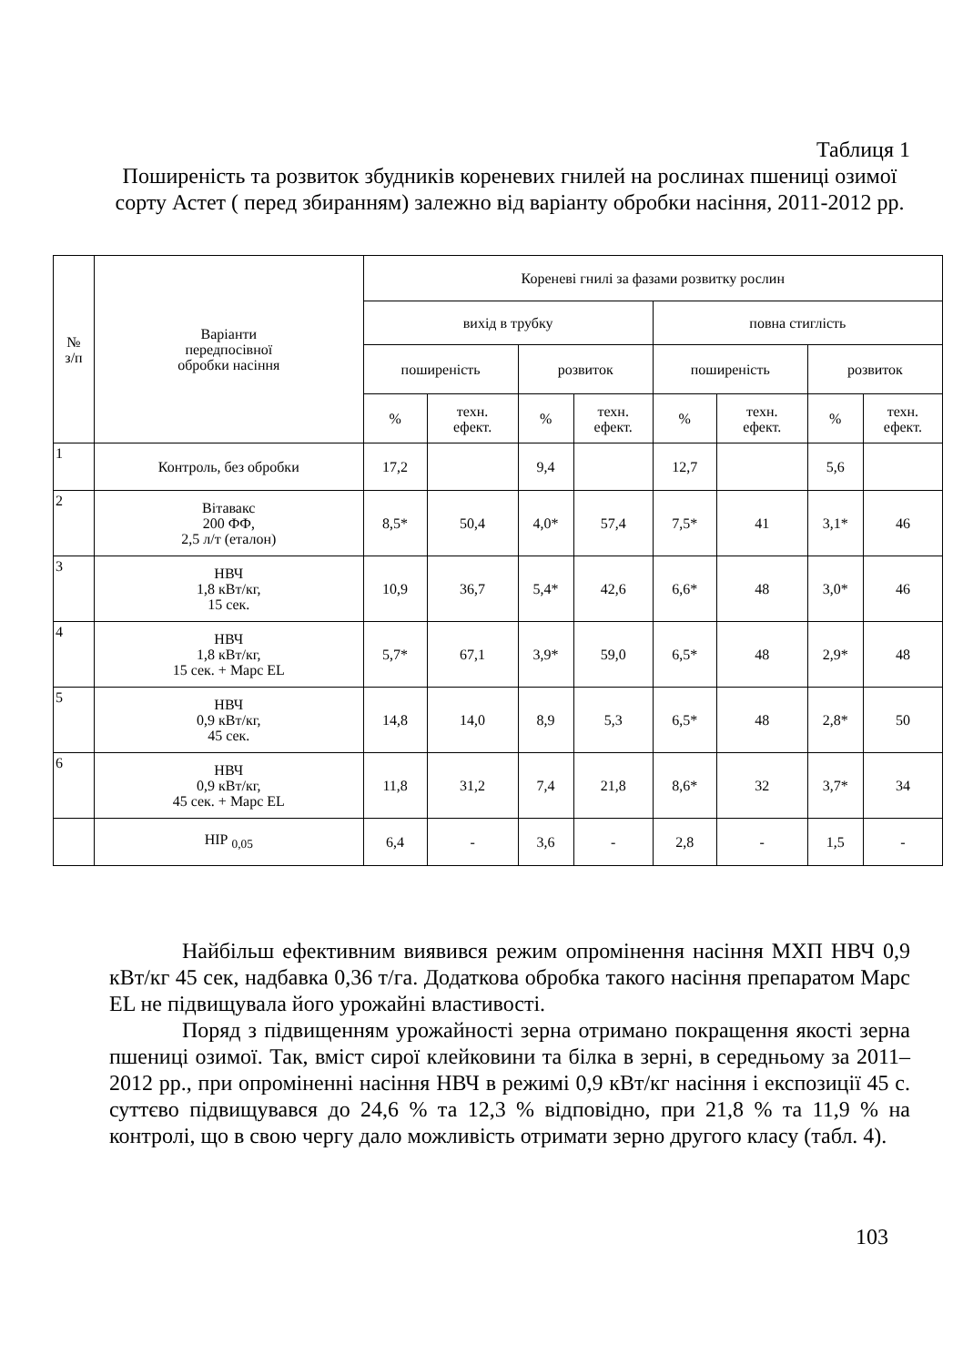Таблиця 1
Поширеність та розвиток збудників кореневих гнилей на рослинах пшениці озимої сорту Астет ( перед збиранням) залежно від варіанту обробки насіння, 2011-2012 рр.
| № з/п | Варіанти передпосівної обробки насіння | Кореневі гнилі за фазами розвитку рослин | | | | | | | |
| --- | --- | --- | --- | --- | --- | --- | --- | --- | --- |
| | | вихід в трубку | | | | повна стиглість | | | |
| | | поширеність | | розвиток | | поширеність | | розвиток | |
| | | % | техн. ефект. | % | техн. ефект. | % | техн. ефект. | % | техн. ефект. |
| 1 | Контроль, без обробки | 17,2 | | 9,4 | | 12,7 | | 5,6 | |
| 2 | Вітавакс 200 ФФ, 2,5 л/т (еталон) | 8,5* | 50,4 | 4,0* | 57,4 | 7,5* | 41 | 3,1* | 46 |
| 3 | НВЧ 1,8 кВт/кг, 15 сек. | 10,9 | 36,7 | 5,4* | 42,6 | 6,6* | 48 | 3,0* | 46 |
| 4 | НВЧ 1,8 кВт/кг, 15 сек. + Марс EL | 5,7* | 67,1 | 3,9* | 59,0 | 6,5* | 48 | 2,9* | 48 |
| 5 | НВЧ 0,9 кВт/кг, 45 сек. | 14,8 | 14,0 | 8,9 | 5,3 | 6,5* | 48 | 2,8* | 50 |
| 6 | НВЧ 0,9 кВт/кг, 45 сек. + Марс EL | 11,8 | 31,2 | 7,4 | 21,8 | 8,6* | 32 | 3,7* | 34 |
| | НІР <sub>0,05</sub> | 6,4 | - | 3,6 | - | 2,8 | - | 1,5 | - |
Найбільш ефективним виявився режим опромінення насіння МХП НВЧ 0,9 кВт/кг 45 сек, надбавка 0,36 т/га. Додаткова обробка такого насіння препаратом Марс EL не підвищувала його урожайні властивості.
Поряд з підвищенням урожайності зерна отримано покращення якості зерна пшениці озимої. Так, вміст сирої клейковини та білка в зерні, в середньому за 2011–2012 рр., при опроміненні насіння НВЧ в режимі 0,9 кВт/кг насіння і експозиції 45 с. суттєво підвищувався до 24,6 % та 12,3 % відповідно, при 21,8 % та 11,9 % на контролі, що в свою чергу дало можливість отримати зерно другого класу (табл. 4).
103